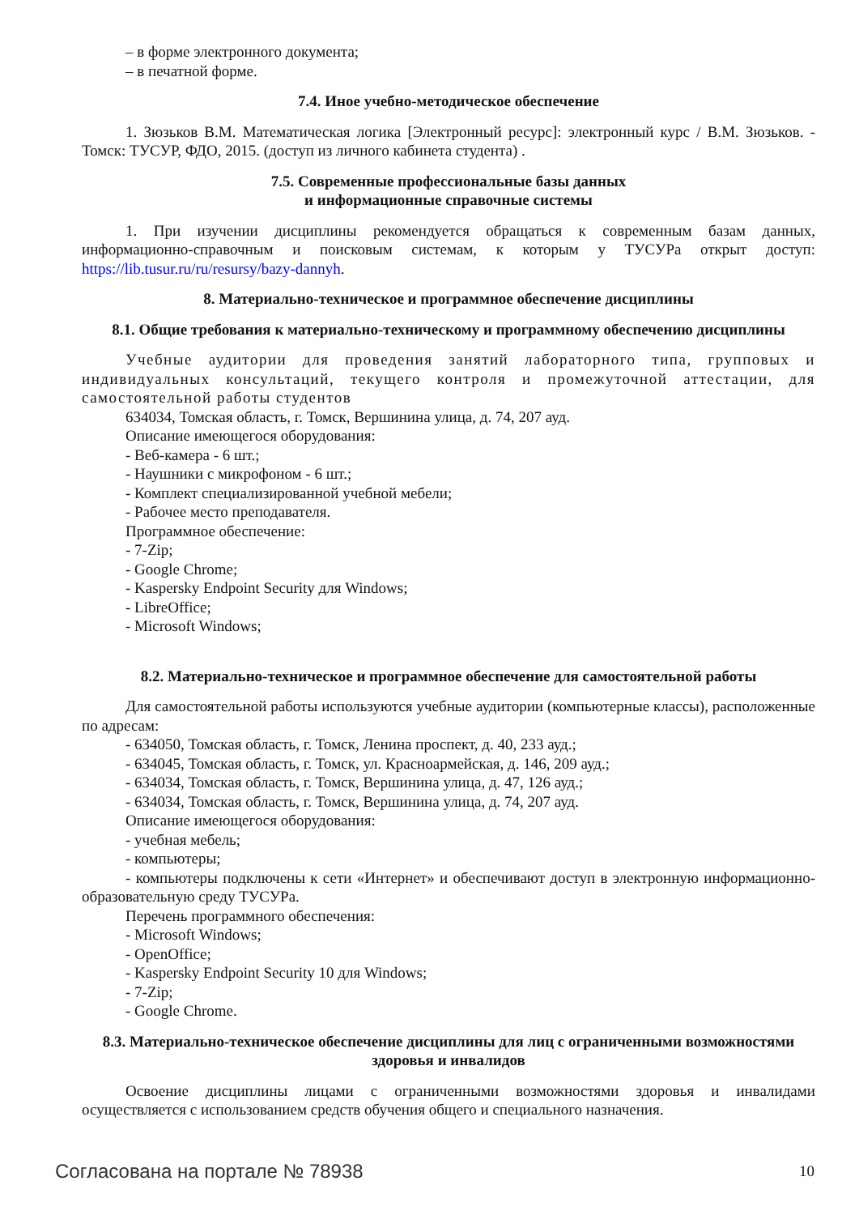– в форме электронного документа;
– в печатной форме.
7.4. Иное учебно-методическое обеспечение
1. Зюзьков В.М. Математическая логика [Электронный ресурс]: электронный курс / В.М. Зюзьков. - Томск: ТУСУР, ФДО, 2015. (доступ из личного кабинета студента) .
7.5. Современные профессиональные базы данных
и информационные справочные системы
1. При изучении дисциплины рекомендуется обращаться к современным базам данных, информационно-справочным и поисковым системам, к которым у ТУСУРа открыт доступ: https://lib.tusur.ru/ru/resursy/bazy-dannyh.
8. Материально-техническое и программное обеспечение дисциплины
8.1. Общие требования к материально-техническому и программному обеспечению дисциплины
Учебные аудитории для проведения занятий лабораторного типа, групповых и индивидуальных консультаций, текущего контроля и промежуточной аттестации, для самостоятельной работы студентов
634034, Томская область, г. Томск, Вершинина улица, д. 74, 207 ауд.
Описание имеющегося оборудования:
- Веб-камера - 6 шт.;
- Наушники с микрофоном - 6 шт.;
- Комплект специализированной учебной мебели;
- Рабочее место преподавателя.
Программное обеспечение:
- 7-Zip;
- Google Chrome;
- Kaspersky Endpoint Security для Windows;
- LibreOffice;
- Microsoft Windows;
8.2. Материально-техническое и программное обеспечение для самостоятельной работы
Для самостоятельной работы используются учебные аудитории (компьютерные классы), расположенные по адресам:
- 634050, Томская область, г. Томск, Ленина проспект, д. 40, 233 ауд.;
- 634045, Томская область, г. Томск, ул. Красноармейская, д. 146, 209 ауд.;
- 634034, Томская область, г. Томск, Вершинина улица, д. 47, 126 ауд.;
- 634034, Томская область, г. Томск, Вершинина улица, д. 74, 207 ауд.
Описание имеющегося оборудования:
- учебная мебель;
- компьютеры;
- компьютеры подключены к сети «Интернет» и обеспечивают доступ в электронную информационно-образовательную среду ТУСУРа.
Перечень программного обеспечения:
- Microsoft Windows;
- OpenOffice;
- Kaspersky Endpoint Security 10 для Windows;
- 7-Zip;
- Google Chrome.
8.3. Материально-техническое обеспечение дисциплины для лиц с ограниченными возможностями здоровья и инвалидов
Освоение дисциплины лицами с ограниченными возможностями здоровья и инвалидами осуществляется с использованием средств обучения общего и специального назначения.
Согласована на портале № 78938 10